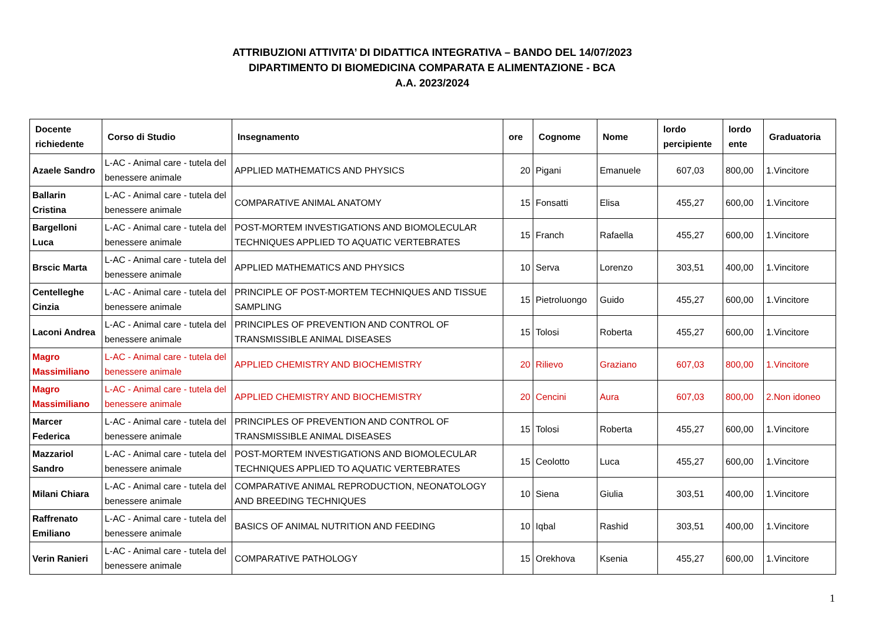ATTRIBUZIONI ATTIVITA’ DI DIDATTICA INTEGRATIVA – BANDO DEL 14/07/2023
DIPARTIMENTO DI BIOMEDICINA COMPARATA E ALIMENTAZIONE - BCA
A.A. 2023/2024
| Docente richiedente | Corso di Studio | Insegnamento | ore | Cognome | Nome | lordo percipiente | lordo ente | Graduatoria |
| --- | --- | --- | --- | --- | --- | --- | --- | --- |
| Azaele Sandro | L-AC - Animal care - tutela del benessere animale | APPLIED MATHEMATICS AND PHYSICS | 20 | Pigani | Emanuele | 607,03 | 800,00 | 1.Vincitore |
| Ballarin Cristina | L-AC - Animal care - tutela del benessere animale | COMPARATIVE ANIMAL ANATOMY | 15 | Fonsatti | Elisa | 455,27 | 600,00 | 1.Vincitore |
| Bargelloni Luca | L-AC - Animal care - tutela del benessere animale | POST-MORTEM INVESTIGATIONS AND BIOMOLECULAR TECHNIQUES APPLIED TO AQUATIC VERTEBRATES | 15 | Franch | Rafaella | 455,27 | 600,00 | 1.Vincitore |
| Brscic Marta | L-AC - Animal care - tutela del benessere animale | APPLIED MATHEMATICS AND PHYSICS | 10 | Serva | Lorenzo | 303,51 | 400,00 | 1.Vincitore |
| Centelleghe Cinzia | L-AC - Animal care - tutela del benessere animale | PRINCIPLE OF POST-MORTEM TECHNIQUES AND TISSUE SAMPLING | 15 | Pietroluongo | Guido | 455,27 | 600,00 | 1.Vincitore |
| Laconi Andrea | L-AC - Animal care - tutela del benessere animale | PRINCIPLES OF PREVENTION AND CONTROL OF TRANSMISSIBLE ANIMAL DISEASES | 15 | Tolosi | Roberta | 455,27 | 600,00 | 1.Vincitore |
| Magro Massimiliano | L-AC - Animal care - tutela del benessere animale | APPLIED CHEMISTRY AND BIOCHEMISTRY | 20 | Rilievo | Graziano | 607,03 | 800,00 | 1.Vincitore |
| Magro Massimiliano | L-AC - Animal care - tutela del benessere animale | APPLIED CHEMISTRY AND BIOCHEMISTRY | 20 | Cencini | Aura | 607,03 | 800,00 | 2.Non idoneo |
| Marcer Federica | L-AC - Animal care - tutela del benessere animale | PRINCIPLES OF PREVENTION AND CONTROL OF TRANSMISSIBLE ANIMAL DISEASES | 15 | Tolosi | Roberta | 455,27 | 600,00 | 1.Vincitore |
| Mazzariol Sandro | L-AC - Animal care - tutela del benessere animale | POST-MORTEM INVESTIGATIONS AND BIOMOLECULAR TECHNIQUES APPLIED TO AQUATIC VERTEBRATES | 15 | Ceolotto | Luca | 455,27 | 600,00 | 1.Vincitore |
| Milani Chiara | L-AC - Animal care - tutela del benessere animale | COMPARATIVE ANIMAL REPRODUCTION, NEONATOLOGY AND BREEDING TECHNIQUES | 10 | Siena | Giulia | 303,51 | 400,00 | 1.Vincitore |
| Raffrenato Emiliano | L-AC - Animal care - tutela del benessere animale | BASICS OF ANIMAL NUTRITION AND FEEDING | 10 | Iqbal | Rashid | 303,51 | 400,00 | 1.Vincitore |
| Verin Ranieri | L-AC - Animal care - tutela del benessere animale | COMPARATIVE PATHOLOGY | 15 | Orekhova | Ksenia | 455,27 | 600,00 | 1.Vincitore |
1